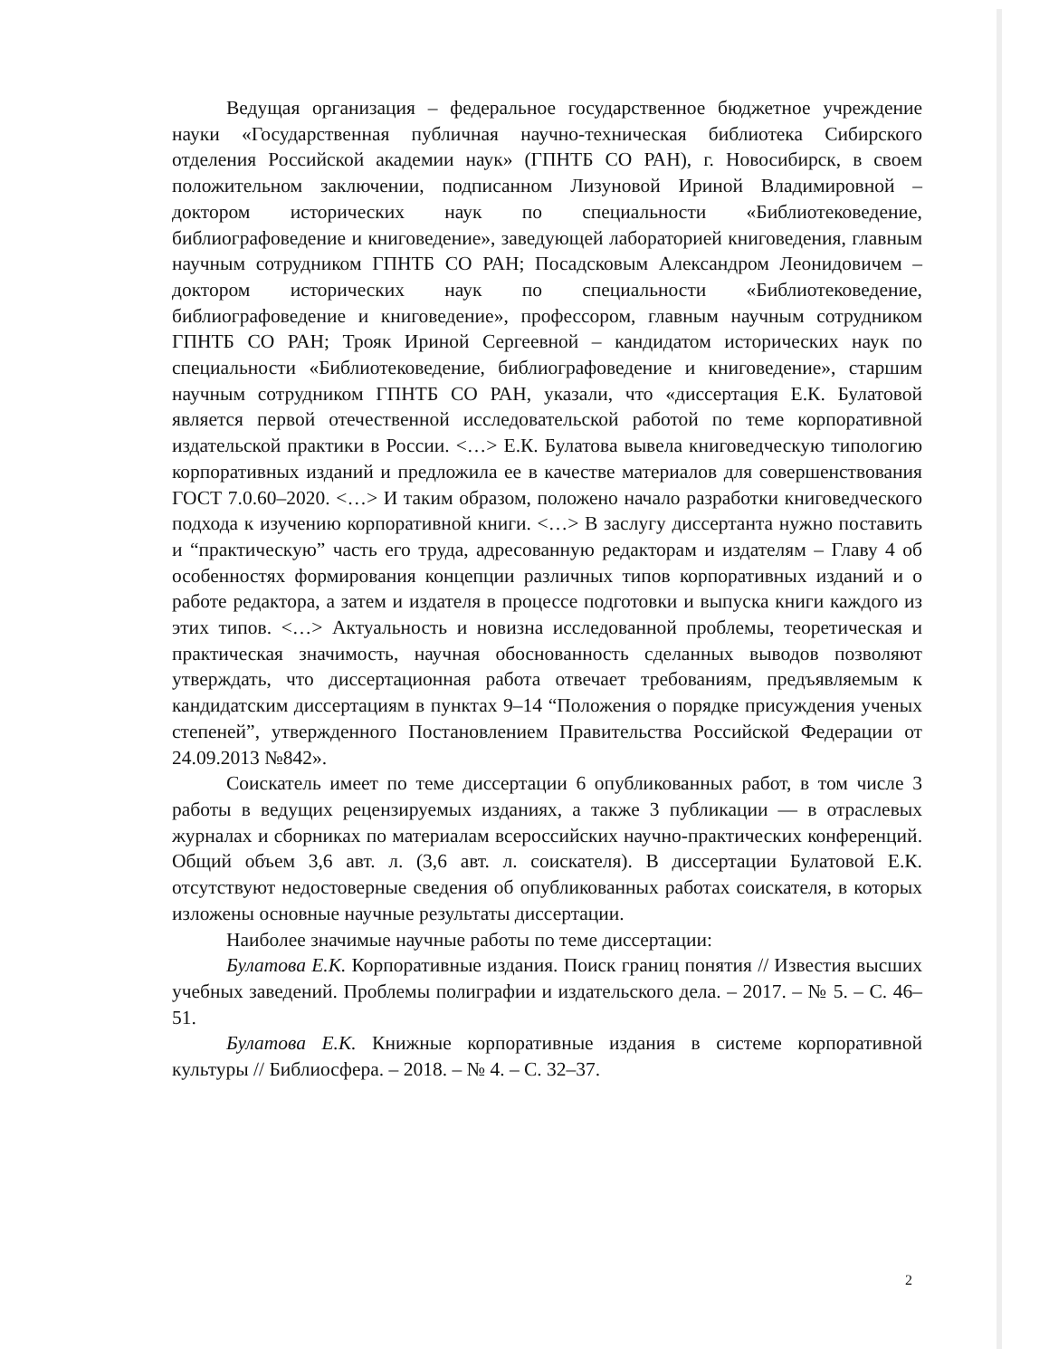Ведущая организация – федеральное государственное бюджетное учреждение науки «Государственная публичная научно-техническая библиотека Сибирского отделения Российской академии наук» (ГПНТБ СО РАН), г. Новосибирск, в своем положительном заключении, подписанном Лизуновой Ириной Владимировной – доктором исторических наук по специальности «Библиотековедение, библиографоведение и книговедение», заведующей лабораторией книговедения, главным научным сотрудником ГПНТБ СО РАН; Посадсковым Александром Леонидовичем – доктором исторических наук по специальности «Библиотековедение, библиографоведение и книговедение», профессором, главным научным сотрудником ГПНТБ СО РАН; Трояк Ириной Сергеевной – кандидатом исторических наук по специальности «Библиотековедение, библиографоведение и книговедение», старшим научным сотрудником ГПНТБ СО РАН, указали, что «диссертация Е.К. Булатовой является первой отечественной исследовательской работой по теме корпоративной издательской практики в России. <…> Е.К. Булатова вывела книговедческую типологию корпоративных изданий и предложила ее в качестве материалов для совершенствования ГОСТ 7.0.60–2020. <…> И таким образом, положено начало разработки книговедческого подхода к изучению корпоративной книги. <…> В заслугу диссертанта нужно поставить и “практическую” часть его труда, адресованную редакторам и издателям – Главу 4 об особенностях формирования концепции различных типов корпоративных изданий и о работе редактора, а затем и издателя в процессе подготовки и выпуска книги каждого из этих типов. <…> Актуальность и новизна исследованной проблемы, теоретическая и практическая значимость, научная обоснованность сделанных выводов позволяют утверждать, что диссертационная работа отвечает требованиям, предъявляемым к кандидатским диссертациям в пунктах 9–14 “Положения о порядке присуждения ученых степеней”, утвержденного Постановлением Правительства Российской Федерации от 24.09.2013 №842».
Соискатель имеет по теме диссертации 6 опубликованных работ, в том числе 3 работы в ведущих рецензируемых изданиях, а также 3 публикации — в отраслевых журналах и сборниках по материалам всероссийских научно-практических конференций. Общий объем 3,6 авт. л. (3,6 авт. л. соискателя). В диссертации Булатовой Е.К. отсутствуют недостоверные сведения об опубликованных работах соискателя, в которых изложены основные научные результаты диссертации.
Наиболее значимые научные работы по теме диссертации:
Булатова Е.К. Корпоративные издания. Поиск границ понятия // Известия высших учебных заведений. Проблемы полиграфии и издательского дела. – 2017. – № 5. – С. 46–51.
Булатова Е.К. Книжные корпоративные издания в системе корпоративной культуры // Библиосфера. – 2018. – № 4. – С. 32–37.
2